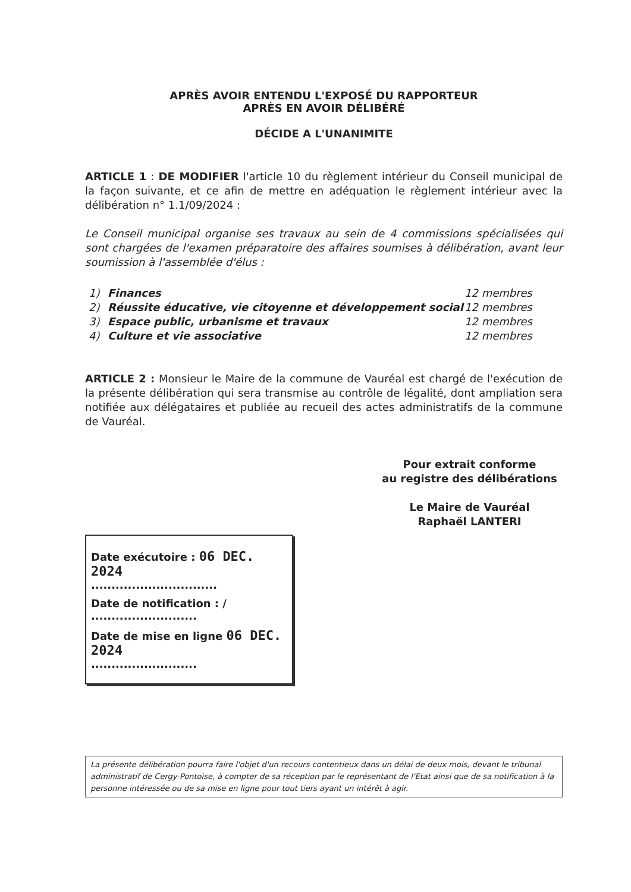APRÈS AVOIR ENTENDU L'EXPOSÉ DU RAPPORTEUR
APRÈS EN AVOIR DÉLIBÉRÉ
DÉCIDE A L'UNANIMITE
ARTICLE 1 : DE MODIFIER l'article 10 du règlement intérieur du Conseil municipal de la façon suivante, et ce afin de mettre en adéquation le règlement intérieur avec la délibération n° 1.1/09/2024 :
Le Conseil municipal organise ses travaux au sein de 4 commissions spécialisées qui sont chargées de l'examen préparatoire des affaires soumises à délibération, avant leur soumission à l'assemblée d'élus :
1) Finances 12 membres
2) Réussite éducative, vie citoyenne et développement social 12 membres
3) Espace public, urbanisme et travaux 12 membres
4) Culture et vie associative 12 membres
ARTICLE 2 : Monsieur le Maire de la commune de Vauréal est chargé de l'exécution de la présente délibération qui sera transmise au contrôle de légalité, dont ampliation sera notifiée aux délégataires et publiée au recueil des actes administratifs de la commune de Vauréal.
Pour extrait conforme
au registre des délibérations
Le Maire de Vauréal
Raphaël LANTERI
Date exécutoire : 06 DEC. 2024
...............................
Date de notification : /
..........................
Date de mise en ligne 06 DEC. 2024
..........................
La présente délibération pourra faire l'objet d'un recours contentieux dans un délai de deux mois, devant le tribunal administratif de Cergy-Pontoise, à compter de sa réception par le représentant de l'Etat ainsi que de sa notification à la personne intéressée ou de sa mise en ligne pour tout tiers ayant un intérêt à agir.